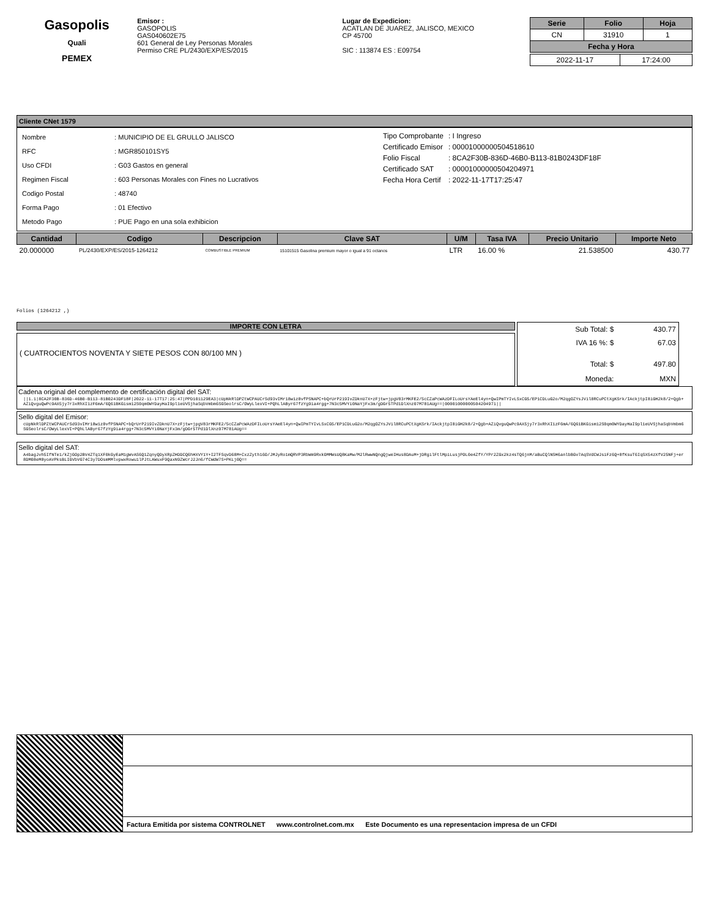Gasopolis
Quali
PEMEX
Emisor :
GASOPOLIS
GAS040602E75
601 General de Ley Personas Morales
Permiso CRE PL/2430/EXP/ES/2015
Lugar de Expedicion:
ACATLAN DE JUAREZ, JALISCO, MEXICO
CP 45700
SIC : 113874 ES : E09754
| Serie | Folio | Hoja |
| --- | --- | --- |
| CN | 31910 | 1 |
| Fecha y Hora | | |
| 2022-11-17 | 17:24:00 |
Cliente CNet 1579
| Nombre | : MUNICIPIO DE EL GRULLO JALISCO |
| RFC | : MGR850101SY5 |
| Uso CFDI | : G03 Gastos en general |
| Regimen Fiscal | : 603 Personas Morales con Fines no Lucrativos |
| Codigo Postal | : 48740 |
| Forma Pago | : 01 Efectivo |
| Metodo Pago | : PUE Pago en una sola exhibicion |
| Tipo Comprobante | : I Ingreso |
| Certificado Emisor | : 00001000000504518610 |
| Folio Fiscal | : 8CA2F30B-836D-46B0-B113-81B0243DF18F |
| Certificado SAT | : 00001000000504204971 |
| Fecha Hora Certif | : 2022-11-17T17:25:47 |
| Cantidad | Codigo | Descripcion | Clave SAT | U/M | Tasa IVA | Precio Unitario | Importe Neto |
| --- | --- | --- | --- | --- | --- | --- | --- |
| 20.000000 | PL/2430/EXP/ES/2015-1264212 | COMBUSTIBLE PREMIUM | 15101515 Gasolina premium mayor o igual a 91 octanos | LTR | 16.00 % | 21.538500 | 430.77 |
Folios (1264212 ,)
IMPORTE CON LETRA
( CUATROCIENTOS NOVENTA Y SIETE PESOS CON 80/100 MN )
| Sub Total: $ | 430.77 |
| IVA 16 %: $ | 67.03 |
| Total: $ | 497.80 |
| Moneda: | MXN |
Cadena original del complemento de certificación digital del SAT:
||1.1|8CA2F30B-836D-46B0-B113-81B0243DF18F|2022-11-17T17:25:47|PPD101129EA3|cUpNkRlDPZtWCPAUCrSd93vIMr18w1z8vfPSNAPC+bQrUrP219IvZDknU7X+zFjtw+jpgV83rMKFE2/5cCZaPcWAzDFILoUrsYAeEl4yn+QwIPmTYIvLSxCG5/EP1CDLuG2o/M2qgOZYsJVil8RCuPCtXgKSrk/IAckjtpI8iGH2k8/2+Qgb+AZiQvguQwPc9AX5jy7r3xRhXI1zF6mA/6Q61BKGism12S0qm0WYDayHaI9pl1eUVSjhaSqbVmbm6SGSeolrsC/OWyLlexVI+PQhLlAByr67fzYg9ia4rgg+7N3c5MVYi0NaYjFx3m/gDGr5TPd1DlXnz07M781AUg==|00001000000504204971||
Sello digital del Emisor:
cUpNkRlDPZtWCPAUCrSd93vIMr18w1z8vfPSNAPC+bQrUrP219IvZDknU7X+zFjtw+jpgV83rMKFE2/5cCZaPcWAzDFILoUrsYAeEl4yn+QwIPmTYIvLSxCG5/EP1CDLuG2o/M2qgOZYsJVil8RCuPCtXgKSrk/IAckjtpI8iGH2k8/2+Qgb+AZiQvguQwPc9AX5jy7r3xRhXI1zF6mA/6Q61BKGism12S0qm0WYDayHaI9pl1eUVSjhaSqbVmbm6SGSeolrsC/OWyLlexVI+PQhLlAByr67fzYg9ia4rgg+7N3c5MVYi0NaYjFx3m/gDGr5TPd1DlXnz07M781AUg==
Sello digital del SAT:
A4bagJvh5IfNTe1/kZjGOp2BV4ZTq1XF0kGyEaM1gWvAS6Q1ZqnyQDyXRpZHDDCQ6hHXVY1Y+I2TFSqvD68M+CxzZyth16O/JMJyRo1mQRVP3RbWm9RxkOMMWsUQ8KaMw/M2lRwwNQngQjweIHus8DAuM+jDRgilFtlMpiLusjPOL0e4ZfY/YPr2ZGx2kz4sTQ6jnM/aBuCQlNSH6anlbBGv7AqSVdCWJsiFz6Q+8fKsuT6IqSX54zXfV25NFj+er8DM08eM8yoAVPksBLIGVbVG74C3y7DOsmMMlvpwxRowu1lPJtLAWuxF9QaxN9ZWcrJ2Jn6/fCWdW7S+PKLj0Q==
Factura Emitida por sistema CONTROLNET www.controlnet.com.mx Este Documento es una representacion impresa de un CFDI